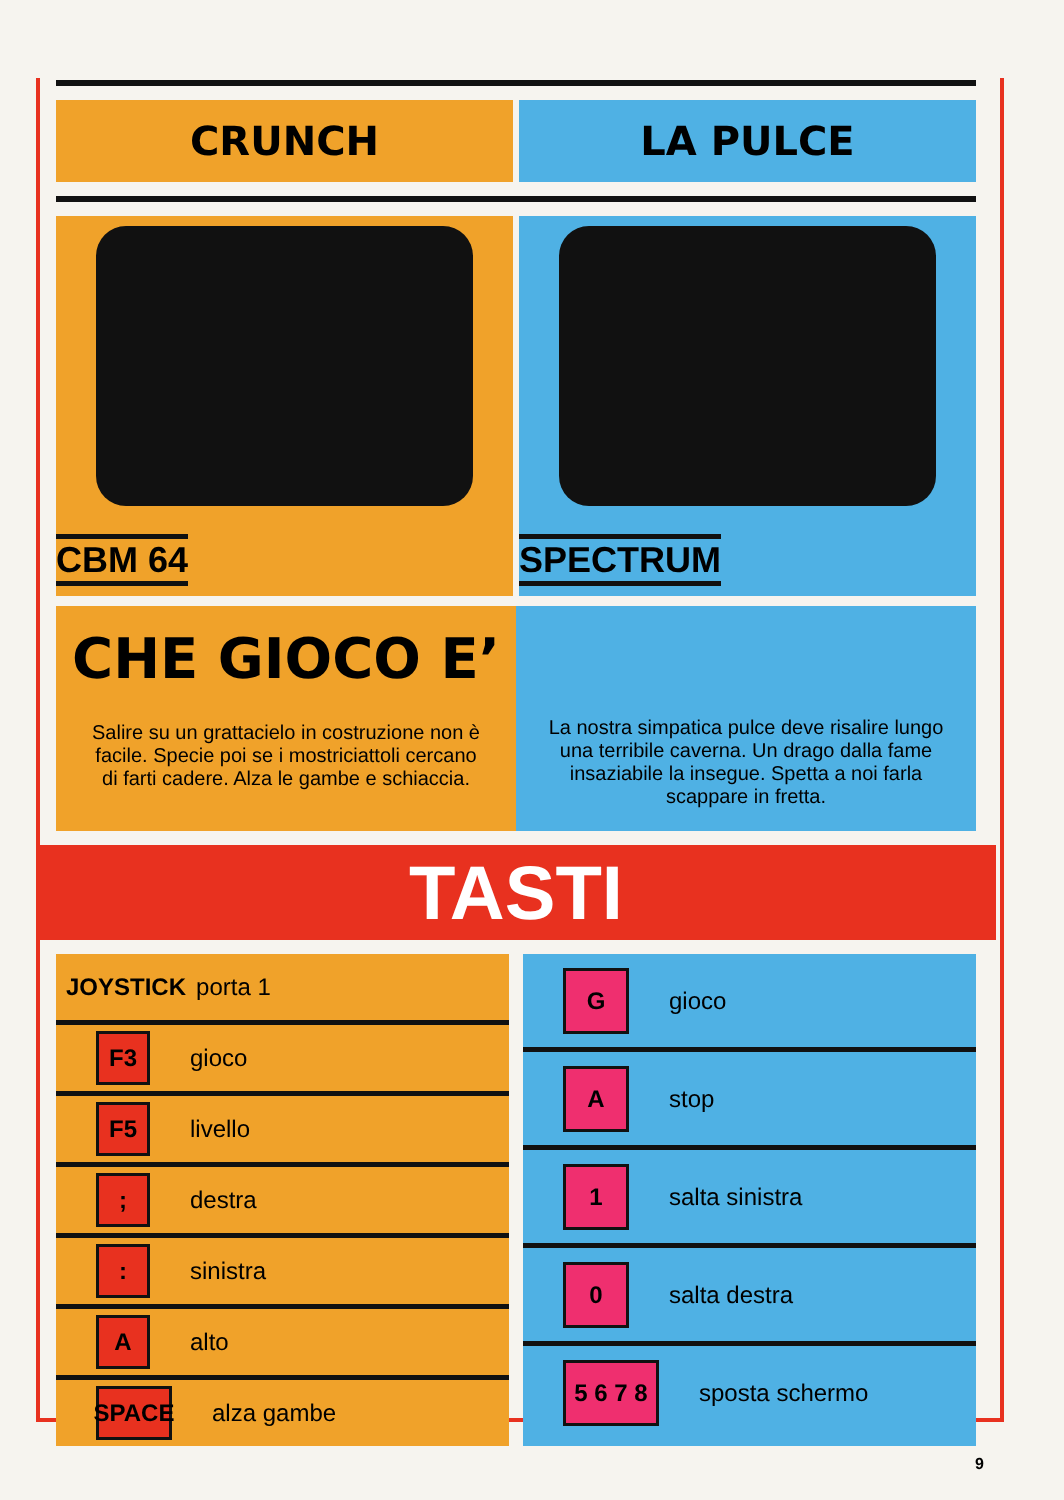CRUNCH LA PULCE
CBM 64
SPECTRUM
CHE GIOCO E’
Salire su un grattacielo in costruzione non è facile. Specie poi se i mostriciattoli cercano di farti cadere. Alza le gambe e schiaccia.
La nostra simpatica pulce deve risalire lungo una terribile caverna. Un drago dalla fame insaziabile la insegue. Spetta a noi farla scappare in fretta.
TASTI
JOYSTICK porta 1
F3 gioco
F5 livello
; destra
: sinistra
A alto
SPACE alza gambe
G gioco
A stop
1 salta sinistra
0 salta destra
5 6 7 8 sposta schermo
9